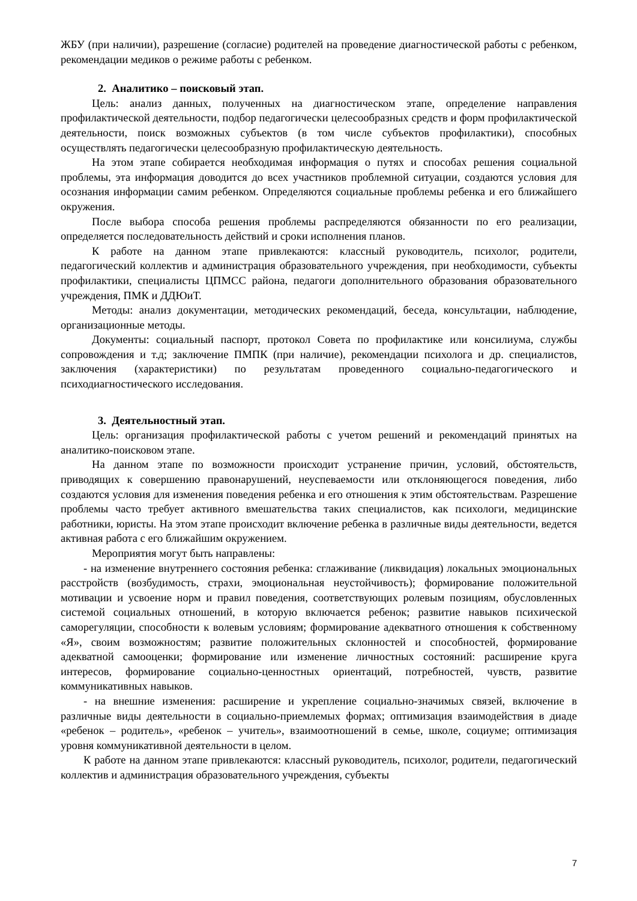ЖБУ (при наличии), разрешение (согласие) родителей на проведение диагностической работы с ребенком, рекомендации медиков о режиме работы с ребенком.
2. Аналитико – поисковый этап.
Цель: анализ данных, полученных на диагностическом этапе, определение направления профилактической деятельности, подбор педагогически целесообразных средств и форм профилактической деятельности, поиск возможных субъектов (в том числе субъектов профилактики), способных осуществлять педагогически целесообразную профилактическую деятельность.
На этом этапе собирается необходимая информация о путях и способах решения социальной проблемы, эта информация доводится до всех участников проблемной ситуации, создаются условия для осознания информации самим ребенком. Определяются социальные проблемы ребенка и его ближайшего окружения.
После выбора способа решения проблемы распределяются обязанности по его реализации, определяется последовательность действий и сроки исполнения планов.
К работе на данном этапе привлекаются: классный руководитель, психолог, родители, педагогический коллектив и администрация образовательного учреждения, при необходимости, субъекты профилактики, специалисты ЦПМСС района, педагоги дополнительного образования образовательного учреждения, ПМК и ДДЮиТ.
Методы: анализ документации, методических рекомендаций, беседа, консультации, наблюдение, организационные методы.
Документы: социальный паспорт, протокол Совета по профилактике или консилиума, службы сопровождения и т.д; заключение ПМПК (при наличие), рекомендации психолога и др. специалистов, заключения (характеристики) по результатам проведенного социально-педагогического и психодиагностического исследования.
3. Деятельностный этап.
Цель: организация профилактической работы с учетом решений и рекомендаций принятых на аналитико-поисковом этапе.
На данном этапе по возможности происходит устранение причин, условий, обстоятельств, приводящих к совершению правонарушений, неуспеваемости или отклоняющегося поведения, либо создаются условия для изменения поведения ребенка и его отношения к этим обстоятельствам. Разрешение проблемы часто требует активного вмешательства таких специалистов, как психологи, медицинские работники, юристы. На этом этапе происходит включение ребенка в различные виды деятельности, ведется активная работа с его ближайшим окружением.
Мероприятия могут быть направлены:
- на изменение внутреннего состояния ребенка: сглаживание (ликвидация) локальных эмоциональных расстройств (возбудимость, страхи, эмоциональная неустойчивость); формирование положительной мотивации и усвоение норм и правил поведения, соответствующих ролевым позициям, обусловленных системой социальных отношений, в которую включается ребенок; развитие навыков психической саморегуляции, способности к волевым условиям; формирование адекватного отношения к собственному «Я», своим возможностям; развитие положительных склонностей и способностей, формирование адекватной самооценки; формирование или изменение личностных состояний: расширение круга интересов, формирование социально-ценностных ориентаций, потребностей, чувств, развитие коммуникативных навыков.
- на внешние изменения: расширение и укрепление социально-значимых связей, включение в различные виды деятельности в социально-приемлемых формах; оптимизация взаимодействия в диаде «ребенок – родитель», «ребенок – учитель», взаимоотношений в семье, школе, социуме; оптимизация уровня коммуникативной деятельности в целом.
К работе на данном этапе привлекаются: классный руководитель, психолог, родители, педагогический коллектив и администрация образовательного учреждения, субъекты
7